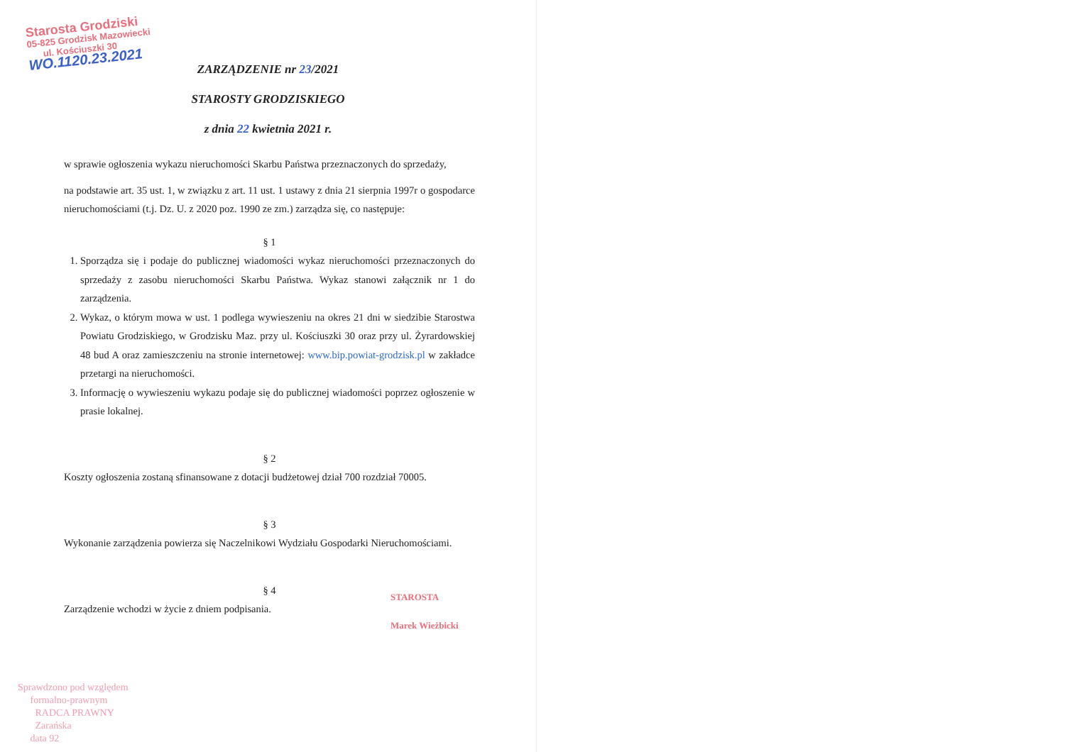Starosta Grodziski
05-825 Grodzisk Mazowiecki
ul. Kościuszki 30
WO.1120.23.2021
ZARZĄDZENIE nr 23/2021
STAROSTY GRODZISKIEGO
z dnia 22 kwietnia 2021 r.
w sprawie ogłoszenia wykazu nieruchomości Skarbu Państwa przeznaczonych do sprzedaży,
na podstawie art. 35 ust. 1, w związku z art. 11 ust. 1 ustawy z dnia 21 sierpnia 1997r o gospodarce nieruchomościami (t.j. Dz. U. z 2020 poz. 1990 ze zm.) zarządza się, co następuje:
§ 1
1. Sporządza się i podaje do publicznej wiadomości wykaz nieruchomości przeznaczonych do sprzedaży z zasobu nieruchomości Skarbu Państwa. Wykaz stanowi załącznik nr 1 do zarządzenia.
2. Wykaz, o którym mowa w ust. 1 podlega wywieszeniu na okres 21 dni w siedzibie Starostwa Powiatu Grodziskiego, w Grodzisku Maz. przy ul. Kościuszki 30 oraz przy ul. Żyrardowskiej 48 bud A oraz zamieszczeniu na stronie internetowej: www.bip.powiat-grodzisk.pl w zakładce przetargi na nieruchomości.
3. Informację o wywieszeniu wykazu podaje się do publicznej wiadomości poprzez ogłoszenie w prasie lokalnej.
§ 2
Koszty ogłoszenia zostaną sfinansowane z dotacji budżetowej dział 700 rozdział 70005.
§ 3
Wykonanie zarządzenia powierza się Naczelnikowi Wydziału Gospodarki Nieruchomościami.
§ 4
Zarządzenie wchodzi w życie z dniem podpisania.
STAROSTA
Marek Wieżbicki
Sprawdzono pod względem
formalno-prawnym
RADCA PRAWNY
Zarańska
data 92